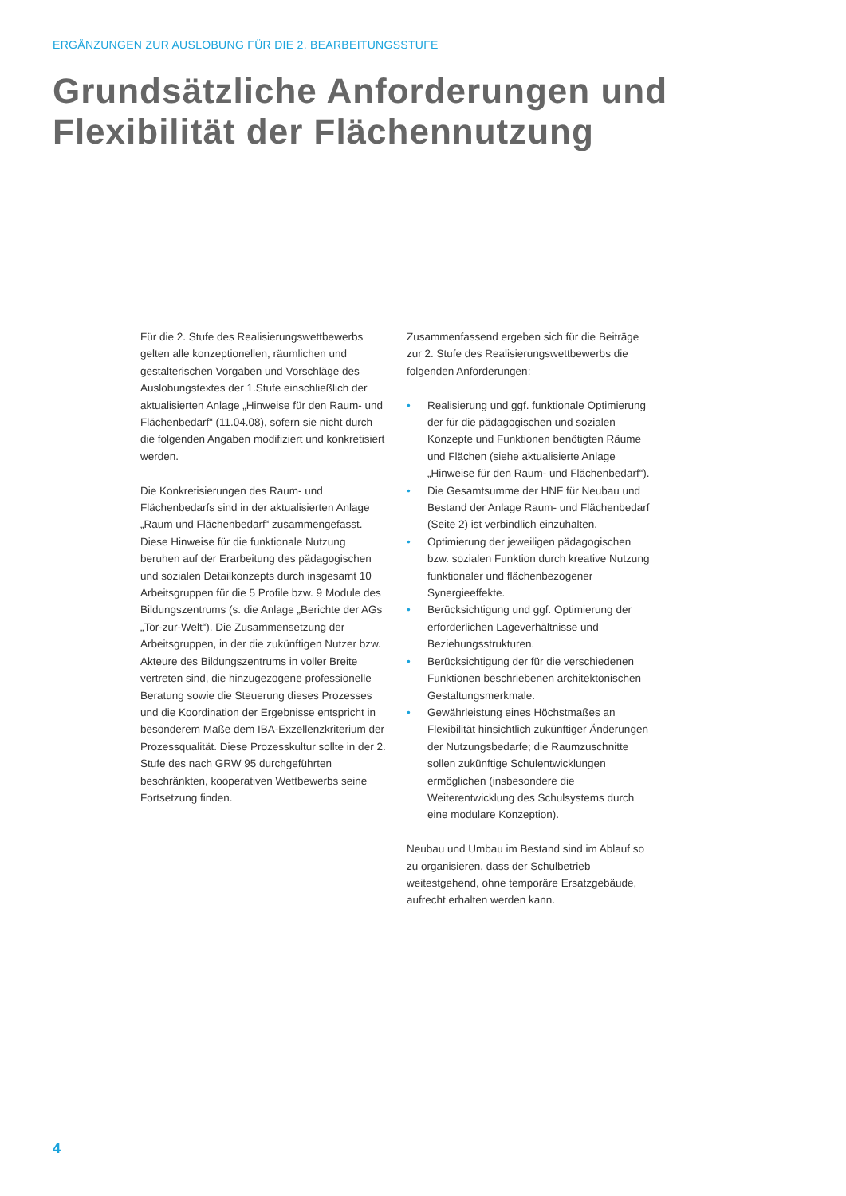ERGÄNZUNGEN ZUR AUSLOBUNG FÜR DIE 2. BEARBEITUNGSSTUFE
Grundsätzliche Anforderungen und
Flexibilität der Flächennutzung
Für die 2. Stufe des Realisierungswettbewerbs gelten alle konzeptionellen, räumlichen und gestalterischen Vorgaben und Vorschläge des Auslobungstextes der 1.Stufe einschließlich der aktualisierten Anlage „Hinweise für den Raum- und Flächenbedarf“ (11.04.08), sofern sie nicht durch die folgenden Angaben modifiziert und konkretisiert werden.
Die Konkretisierungen des Raum- und Flächenbedarfs sind in der aktualisierten Anlage „Raum und Flächenbedarf“ zusammengefasst. Diese Hinweise für die funktionale Nutzung beruhen auf der Erarbeitung des pädagogischen und sozialen Detailkonzepts durch insgesamt 10 Arbeitsgruppen für die 5 Profile bzw. 9 Module des Bildungszentrums (s. die Anlage „Berichte der AGs „Tor-zur-Welt“). Die Zusammensetzung der Arbeitsgruppen, in der die zukünftigen Nutzer bzw. Akteure des Bildungszentrums in voller Breite vertreten sind, die hinzugezogene professionelle Beratung sowie die Steuerung dieses Prozesses und die Koordination der Ergebnisse entspricht in besonderem Maße dem IBA-Exzellenzkriterium der Prozessqualität. Diese Prozesskultur sollte in der 2. Stufe des nach GRW 95 durchgeführten beschränkten, kooperativen Wettbewerbs seine Fortsetzung finden.
Zusammenfassend ergeben sich für die Beiträge zur 2. Stufe des Realisierungswettbewerbs die folgenden Anforderungen:
• Realisierung und ggf. funktionale Optimierung der für die pädagogischen und sozialen Konzepte und Funktionen benötigten Räume und Flächen (siehe aktualisierte Anlage „Hinweise für den Raum- und Flächenbedarf“).
• Die Gesamtsumme der HNF für Neubau und Bestand der Anlage Raum- und Flächenbedarf (Seite 2) ist verbindlich einzuhalten.
• Optimierung der jeweiligen pädagogischen bzw. sozialen Funktion durch kreative Nutzung funktionaler und flächenbezogener Synergieeffekte.
• Berücksichtigung und ggf. Optimierung der erforderlichen Lageverhältnisse und Beziehungsstrukturen.
• Berücksichtigung der für die verschiedenen Funktionen beschriebenen architektonischen Gestaltungsmerkmale.
• Gewährleistung eines Höchstmaßes an Flexibilität hinsichtlich zukünftiger Änderungen der Nutzungsbedarfe; die Raumzuschnitte sollen zukünftige Schulentwicklungen ermöglichen (insbesondere die Weiterentwicklung des Schulsystems durch eine modulare Konzeption).
Neubau und Umbau im Bestand sind im Ablauf so zu organisieren, dass der Schulbetrieb weitestgehend, ohne temporäre Ersatzgebäude, aufrecht erhalten werden kann.
4